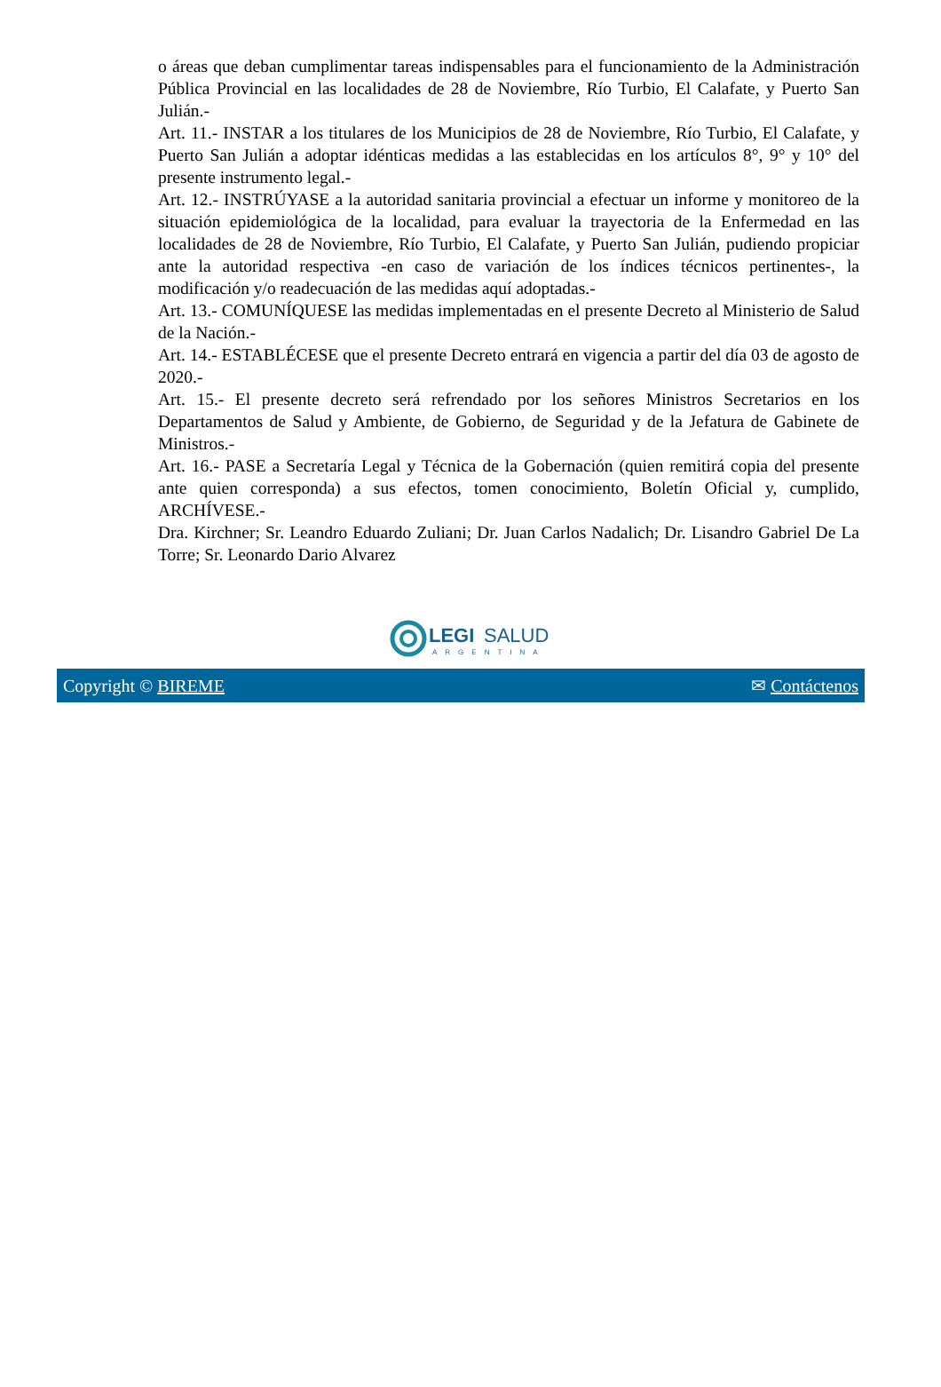o áreas que deban cumplimentar tareas indispensables para el funcionamiento de la Administración Pública Provincial en las localidades de 28 de Noviembre, Río Turbio, El Calafate, y Puerto San Julián.-
Art. 11.- INSTAR a los titulares de los Municipios de 28 de Noviembre, Río Turbio, El Calafate, y Puerto San Julián a adoptar idénticas medidas a las establecidas en los artículos 8°, 9° y 10° del presente instrumento legal.-
Art. 12.- INSTRÚYASE a la autoridad sanitaria provincial a efectuar un informe y monitoreo de la situación epidemiológica de la localidad, para evaluar la trayectoria de la Enfermedad en las localidades de 28 de Noviembre, Río Turbio, El Calafate, y Puerto San Julián, pudiendo propiciar ante la autoridad respectiva -en caso de variación de los índices técnicos pertinentes-, la modificación y/o readecuación de las medidas aquí adoptadas.-
Art. 13.- COMUNÍQUESE las medidas implementadas en el presente Decreto al Ministerio de Salud de la Nación.-
Art. 14.- ESTABLÉCESE que el presente Decreto entrará en vigencia a partir del día 03 de agosto de 2020.-
Art. 15.- El presente decreto será refrendado por los señores Ministros Secretarios en los Departamentos de Salud y Ambiente, de Gobierno, de Seguridad y de la Jefatura de Gabinete de Ministros.-
Art. 16.- PASE a Secretaría Legal y Técnica de la Gobernación (quien remitirá copia del presente ante quien corresponda) a sus efectos, tomen conocimiento, Boletín Oficial y, cumplido, ARCHÍVESE.-
Dra. Kirchner; Sr. Leandro Eduardo Zuliani; Dr. Juan Carlos Nadalich; Dr. Lisandro Gabriel De La Torre; Sr. Leonardo Dario Alvarez
LEGI
SALUD
ARGENTINA
Copyright © BIREME ✉ Contáctenos